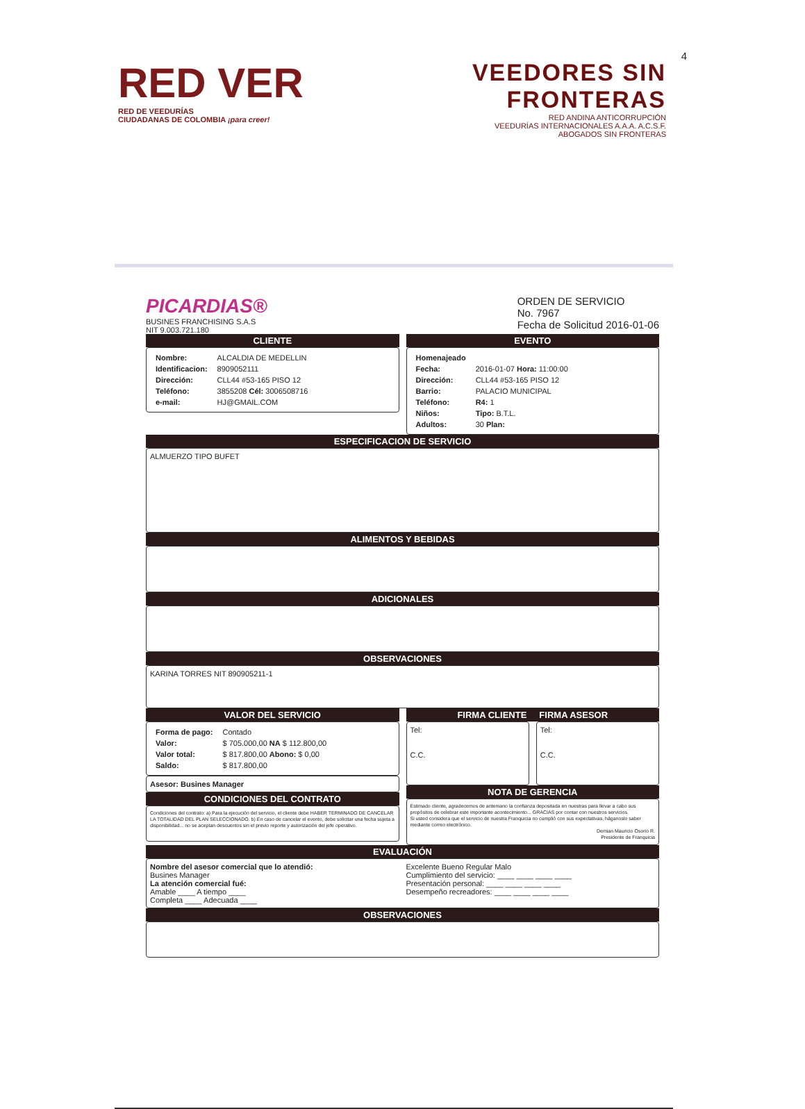4
RED VER
RED DE VEEDURÍAS
CIUDADANAS DE COLOMBIA ¡para creer!
VEEDORES SIN
FRONTERAS
RED ANDINA ANTICORRUPCIÓN
VEEDURÍAS INTERNACIONALES A.A.A. A.C.S.F.
ABOGADOS SIN FRONTERAS
PICARDIAS®
BUSINES FRANCHISING S.A.S
NIT 9.003.721.180
ORDEN DE SERVICIO
No. 7967
Fecha de Solicitud 2016-01-06
CLIENTE
| Nombre: | ALCALDIA DE MEDELLIN |
| Identificacion: | 8909052111 |
| Dirección: | CLL44 #53-165 PISO 12 |
| Teléfono: | 3855208 Cél: 3006508716 |
| e-mail: | HJ@GMAIL.COM |
EVENTO
| Homenajeado | |
| Fecha: | 2016-01-07 Hora: 11:00:00 |
| Dirección: | CLL44 #53-165 PISO 12 |
| Barrio: | PALACIO MUNICIPAL |
| Teléfono: | R4: 1 |
| Niños: | Tipo: B.T.L. |
| Adultos: | 30 Plan: |
ESPECIFICACION DE SERVICIO
ALMUERZO TIPO BUFET
ALIMENTOS Y BEBIDAS
ADICIONALES
OBSERVACIONES
KARINA TORRES NIT 890905211-1
VALOR DEL SERVICIO
| Forma de pago: | Contado |
| Valor: | $ 705.000,00 NA $ 112.800,00 |
| Valor total: | $ 817.800,00 Abono: $ 0,00 |
| Saldo: | $ 817.800,00 |
Asesor: Busines Manager
CONDICIONES DEL CONTRATO
Condiciones del contrato: a) Para la ejecución del servicio, el cliente debe HABER TERMINADO DE CANCELAR LA TOTALIDAD DEL PLAN SELECCIONADO. b) En caso de cancelar el evento, debe solicitar una fecha sujeta a disponibilidad... no se aceptan descuentos sin el previo reporte y autorización del jefe operativo.
FIRMA CLIENTE FIRMA ASESOR
Tel:
C.C.
Tel:
C.C.
NOTA DE GERENCIA
Estimado cliente, agradecemos de antemano la confianza depositada en nuestras para llevar a cabo sus propósitos de celebrar este importante acontecimiento... GRACIAS por contar con nuestros servicios.
Si usted considera que el servicio de nuestra Franquicia no cumplió con sus expectativas, háganoslo saber mediante correo electrónico.
Demian Mauricio Osorio R.
Presidente de Franquicia
EVALUACIÓN
Nombre del asesor comercial que lo atendió:
Busines Manager
La atención comercial fué:
Amable ____ A tiempo ____
Completa ____ Adecuada ____
Excelente Bueno Regular Malo
Cumplimiento del servicio: ____ ____ ____ ____
Presentación personal: ____ ____ ____ ____
Desempeño recreadores: ____ ____ ____ ____
OBSERVACIONES